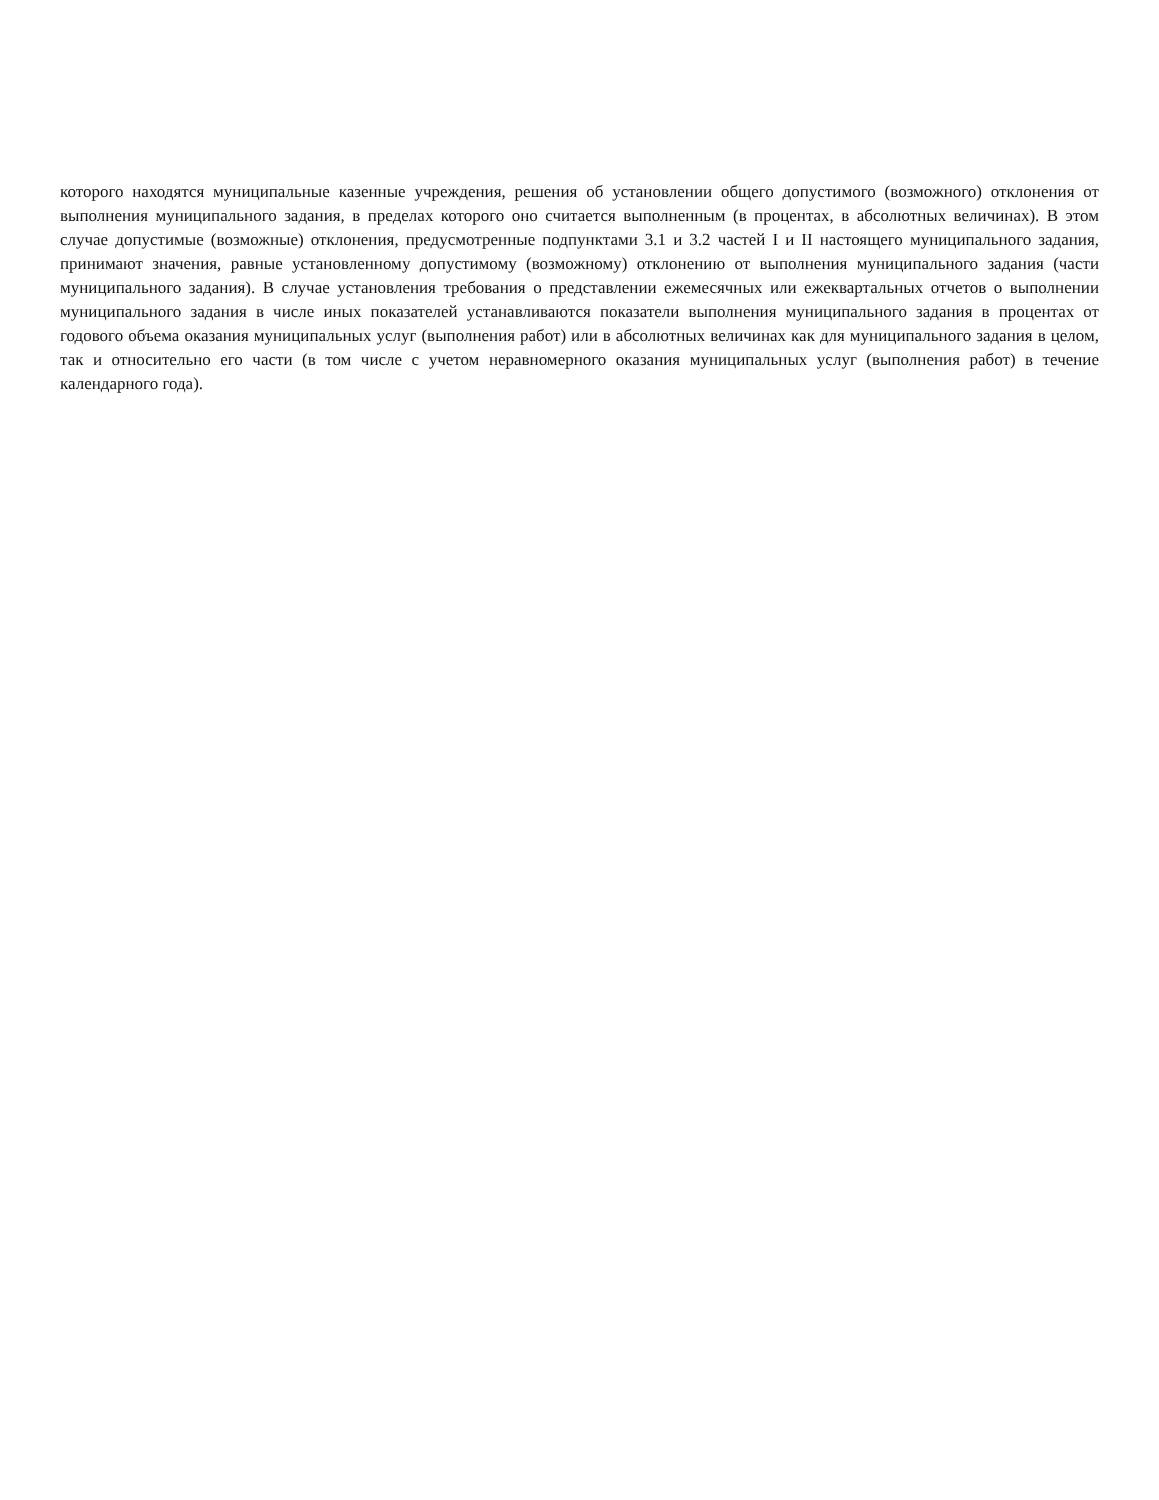которого находятся муниципальные казенные учреждения, решения об установлении общего допустимого (возможного) отклонения от выполнения муниципального задания, в пределах которого оно считается выполненным (в процентах, в абсолютных величинах). В этом случае допустимые (возможные) отклонения, предусмотренные подпунктами 3.1 и 3.2 частей I и II настоящего муниципального задания, принимают значения, равные установленному допустимому (возможному) отклонению от выполнения муниципального задания (части муниципального задания). В случае установления требования о представлении ежемесячных или ежеквартальных отчетов о выполнении муниципального задания в числе иных показателей устанавливаются показатели выполнения муниципального задания в процентах от годового объема оказания муниципальных услуг (выполнения работ) или в абсолютных величинах как для муниципального задания в целом, так и относительно его части (в том числе с учетом неравномерного оказания муниципальных услуг (выполнения работ) в течение календарного года).